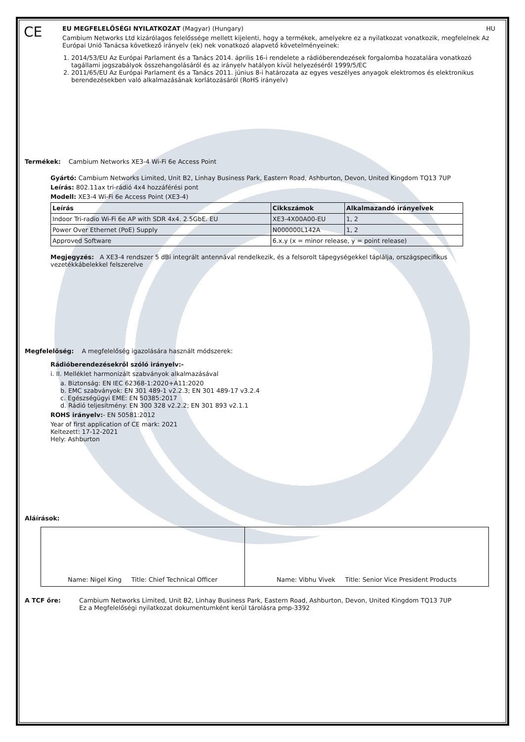CE
EU MEGFELELŐSÉGI NYILATKOZAT (Magyar) (Hungary) HU
Cambium Networks Ltd kizárólagos felelőssége mellett kijelenti, hogy a termékek, amelyekre ez a nyilatkozat vonatkozik, megfelelnek Az Európai Unió Tanácsa következő irányelv (ek) nek vonatkozó alapvető követelményeinek:
1. 2014/53/EU Az Európai Parlament és a Tanács 2014. április 16-i rendelete a rádióberendezések forgalomba hozatalára vonatkozó tagállami jogszabályok összehangolásáról és az irányelv hatályon kívül helyezéséről 1999/5/EC
2. 2011/65/EU Az Európai Parlament és a Tanács 2011. június 8-i határozata az egyes veszélyes anyagok elektromos és elektronikus berendezésekben való alkalmazásának korlátozásáról (RoHS irányelv)
Termékek: Cambium Networks XE3-4 Wi-Fi 6e Access Point
Gyártó: Cambium Networks Limited, Unit B2, Linhay Business Park, Eastern Road, Ashburton, Devon, United Kingdom TQ13 7UP
Leírás: 802.11ax tri-rádió 4x4 hozzáférési pont
Modell: XE3-4 Wi-Fi 6e Access Point (XE3-4)
| Leírás | Cikkszámok | Alkalmazandó irányelvek |
| --- | --- | --- |
| Indoor Tri-radio Wi-Fi 6e AP with SDR 4x4. 2.5GbE. EU | XE3-4X00A00-EU | 1, 2 |
| Power Over Ethernet (PoE) Supply | N000000L142A | 1, 2 |
| Approved Software | 6.x.y (x = minor release, y = point release) | |
Megjegyzés: A XE3-4 rendszer 5 dBi integrált antennával rendelkezik, és a felsorolt tápegységekkel táplálja, országspecifikus vezetékkábelekkel felszerelve
Megfelelőség: A megfelelőség igazolására használt módszerek:
Rádióberendezésekről szóló irányelv:-
i. II. Melléklet harmonizált szabványok alkalmazásával
a. Biztonság: EN IEC 62368-1:2020+A11:2020
b. EMC szabványok: EN 301 489-1 v2.2.3; EN 301 489-17 v3.2.4
c. Egészségügyi EME: EN 50385:2017
d. Rádió teljesítmény: EN 300 328 v2.2.2; EN 301 893 v2.1.1
ROHS irányelv:- EN 50581:2012
Year of first application of CE mark: 2021
Keltezett: 17-12-2021
Hely: Ashburton
Aláírások:
| Name: Nigel King Title: Chief Technical Officer | Name: Vibhu Vivek Title: Senior Vice President Products |
A TCF őre: Cambium Networks Limited, Unit B2, Linhay Business Park, Eastern Road, Ashburton, Devon, United Kingdom TQ13 7UP
Ez a Megfelelőségi nyilatkozat dokumentumként kerül tárolásra pmp-3392